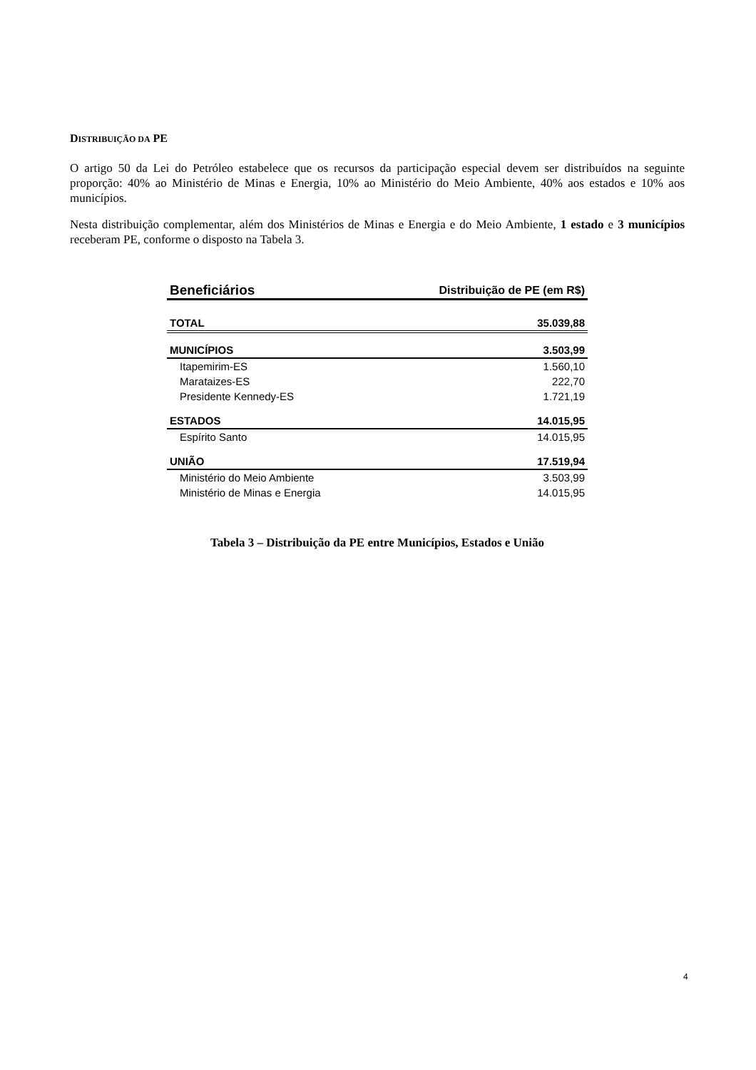DISTRIBUIÇÃO DA PE
O artigo 50 da Lei do Petróleo estabelece que os recursos da participação especial devem ser distribuídos na seguinte proporção: 40% ao Ministério de Minas e Energia, 10% ao Ministério do Meio Ambiente, 40% aos estados e 10% aos municípios.
Nesta distribuição complementar, além dos Ministérios de Minas e Energia e do Meio Ambiente, 1 estado e 3 municípios receberam PE, conforme o disposto na Tabela 3.
| Beneficiários | Distribuição de PE (em R$) |
| --- | --- |
| TOTAL | 35.039,88 |
| MUNICÍPIOS | 3.503,99 |
| Itapemirim-ES | 1.560,10 |
| Marataizes-ES | 222,70 |
| Presidente Kennedy-ES | 1.721,19 |
| ESTADOS | 14.015,95 |
| Espírito Santo | 14.015,95 |
| UNIÃO | 17.519,94 |
| Ministério do Meio Ambiente | 3.503,99 |
| Ministério de Minas e Energia | 14.015,95 |
Tabela 3 – Distribuição da PE entre Municípios, Estados e União
4